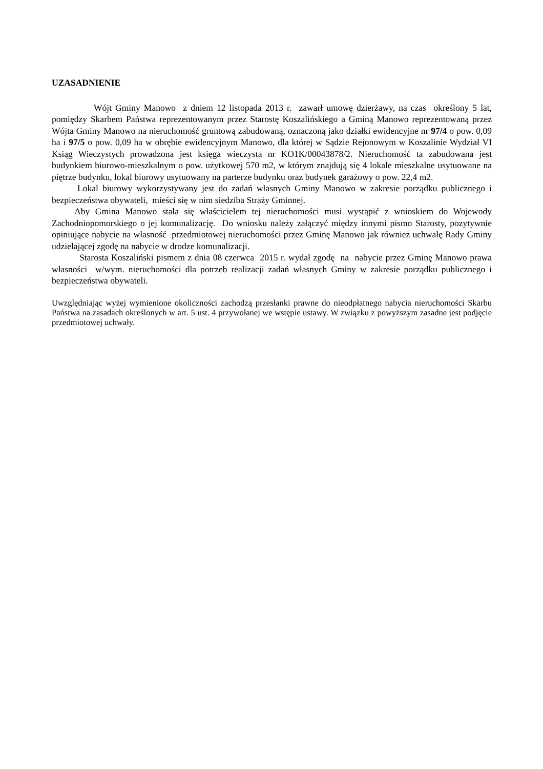UZASADNIENIE
Wójt Gminy Manowo z dniem 12 listopada 2013 r. zawarł umowę dzierżawy, na czas określony 5 lat, pomiędzy Skarbem Państwa reprezentowanym przez Starostę Koszalińskiego a Gminą Manowo reprezentowaną przez Wójta Gminy Manowo na nieruchomość gruntową zabudowaną, oznaczoną jako działki ewidencyjne nr 97/4 o pow. 0,09 ha i 97/5 o pow. 0,09 ha w obrębie ewidencyjnym Manowo, dla której w Sądzie Rejonowym w Koszalinie Wydział VI Ksiąg Wieczystych prowadzona jest księga wieczysta nr KO1K/00043878/2. Nieruchomość ta zabudowana jest budynkiem biurowo-mieszkalnym o pow. użytkowej 570 m2, w którym znajdują się 4 lokale mieszkalne usytuowane na piętrze budynku, lokal biurowy usytuowany na parterze budynku oraz budynek garażowy o pow. 22,4 m2.
Lokal biurowy wykorzystywany jest do zadań własnych Gminy Manowo w zakresie porządku publicznego i bezpieczeństwa obywateli, mieści się w nim siedziba Straży Gminnej.
Aby Gmina Manowo stała się właścicielem tej nieruchomości musi wystąpić z wnioskiem do Wojewody Zachodniopomorskiego o jej komunalizację. Do wniosku należy załączyć między innymi pismo Starosty, pozytywnie opiniujące nabycie na własność przedmiotowej nieruchomości przez Gminę Manowo jak również uchwałę Rady Gminy udzielającej zgodę na nabycie w drodze komunalizacji.
Starosta Koszaliński pismem z dnia 08 czerwca 2015 r. wydał zgodę na nabycie przez Gminę Manowo prawa własności w/wym. nieruchomości dla potrzeb realizacji zadań własnych Gminy w zakresie porządku publicznego i bezpieczeństwa obywateli.
Uwzględniając wyżej wymienione okoliczności zachodzą przesłanki prawne do nieodpłatnego nabycia nieruchomości Skarbu Państwa na zasadach określonych w art. 5 ust. 4 przywołanej we wstępie ustawy. W związku z powyższym zasadne jest podjęcie przedmiotowej uchwały.